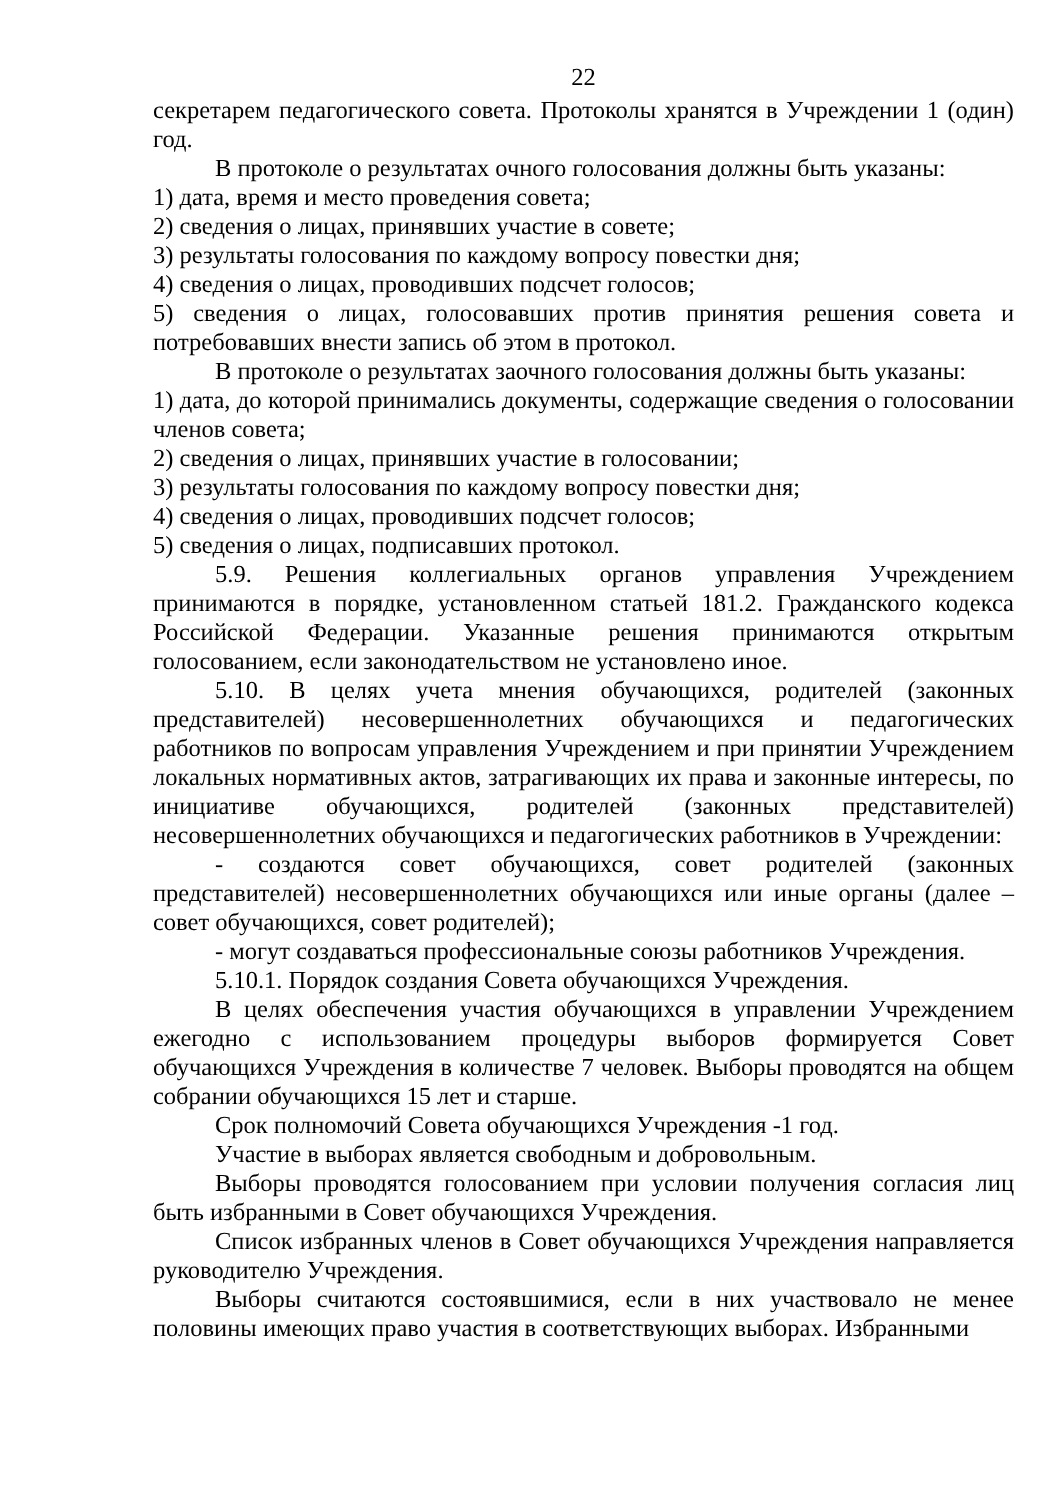22
секретарем педагогического совета. Протоколы хранятся в Учреждении 1 (один) год.
В протоколе о результатах очного голосования должны быть указаны:
1) дата, время и место проведения совета;
2) сведения о лицах, принявших участие в совете;
3) результаты голосования по каждому вопросу повестки дня;
4) сведения о лицах, проводивших подсчет голосов;
5) сведения о лицах, голосовавших против принятия решения совета и потребовавших внести запись об этом в протокол.
В протоколе о результатах заочного голосования должны быть указаны:
1) дата, до которой принимались документы, содержащие сведения о голосовании членов совета;
2) сведения о лицах, принявших участие в голосовании;
3) результаты голосования по каждому вопросу повестки дня;
4) сведения о лицах, проводивших подсчет голосов;
5) сведения о лицах, подписавших протокол.
5.9. Решения коллегиальных органов управления Учреждением принимаются в порядке, установленном статьей 181.2. Гражданского кодекса Российской Федерации. Указанные решения принимаются открытым голосованием, если законодательством не установлено иное.
5.10. В целях учета мнения обучающихся, родителей (законных представителей) несовершеннолетних обучающихся и педагогических работников по вопросам управления Учреждением и при принятии Учреждением локальных нормативных актов, затрагивающих их права и законные интересы, по инициативе обучающихся, родителей (законных представителей) несовершеннолетних обучающихся и педагогических работников в Учреждении:
- создаются совет обучающихся, совет родителей (законных представителей) несовершеннолетних обучающихся или иные органы (далее – совет обучающихся, совет родителей);
- могут создаваться профессиональные союзы работников Учреждения.
5.10.1. Порядок создания Совета обучающихся Учреждения.
В целях обеспечения участия обучающихся в управлении Учреждением ежегодно с использованием процедуры выборов формируется Совет обучающихся Учреждения в количестве 7 человек. Выборы проводятся на общем собрании обучающихся 15 лет и старше.
Срок полномочий Совета обучающихся Учреждения -1 год.
Участие в выборах является свободным и добровольным.
Выборы проводятся голосованием при условии получения согласия лиц быть избранными в Совет обучающихся Учреждения.
Список избранных членов в Совет обучающихся Учреждения направляется руководителю Учреждения.
Выборы считаются состоявшимися, если в них участвовало не менее половины имеющих право участия в соответствующих выборах. Избранными